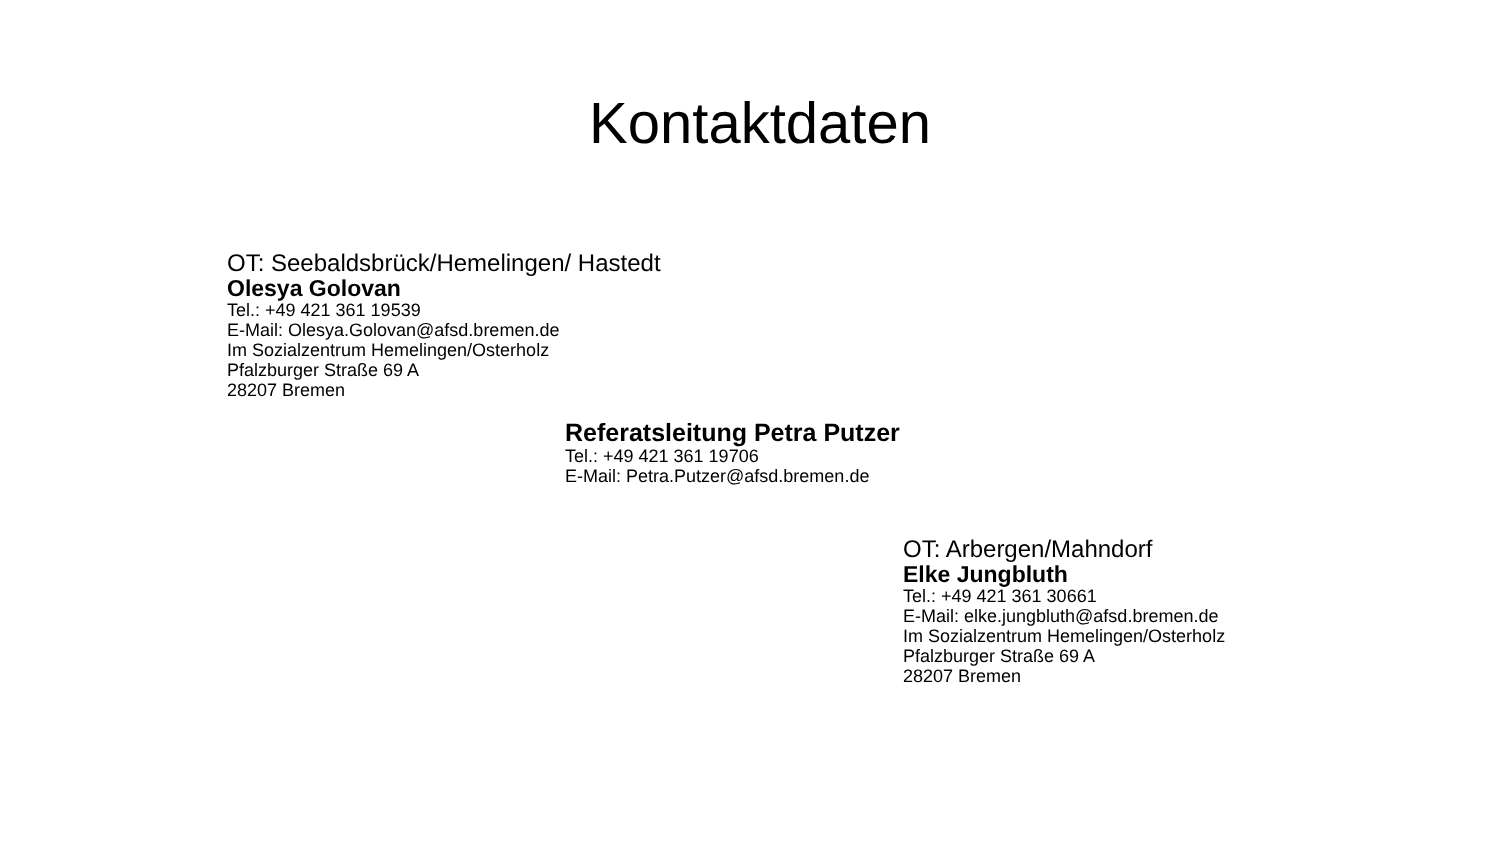Kontaktdaten
OT: Seebaldsbrück/Hemelingen/ Hastedt
Olesya Golovan
Tel.: +49 421 361 19539
E-Mail: Olesya.Golovan@afsd.bremen.de
Im Sozialzentrum Hemelingen/Osterholz
Pfalzburger Straße 69 A
28207 Bremen
Referatsleitung Petra Putzer
Tel.: +49 421 361 19706
E-Mail: Petra.Putzer@afsd.bremen.de
OT: Arbergen/Mahndorf
Elke Jungbluth
Tel.: +49 421 361 30661
E-Mail: elke.jungbluth@afsd.bremen.de
Im Sozialzentrum Hemelingen/Osterholz
Pfalzburger Straße 69 A
28207 Bremen